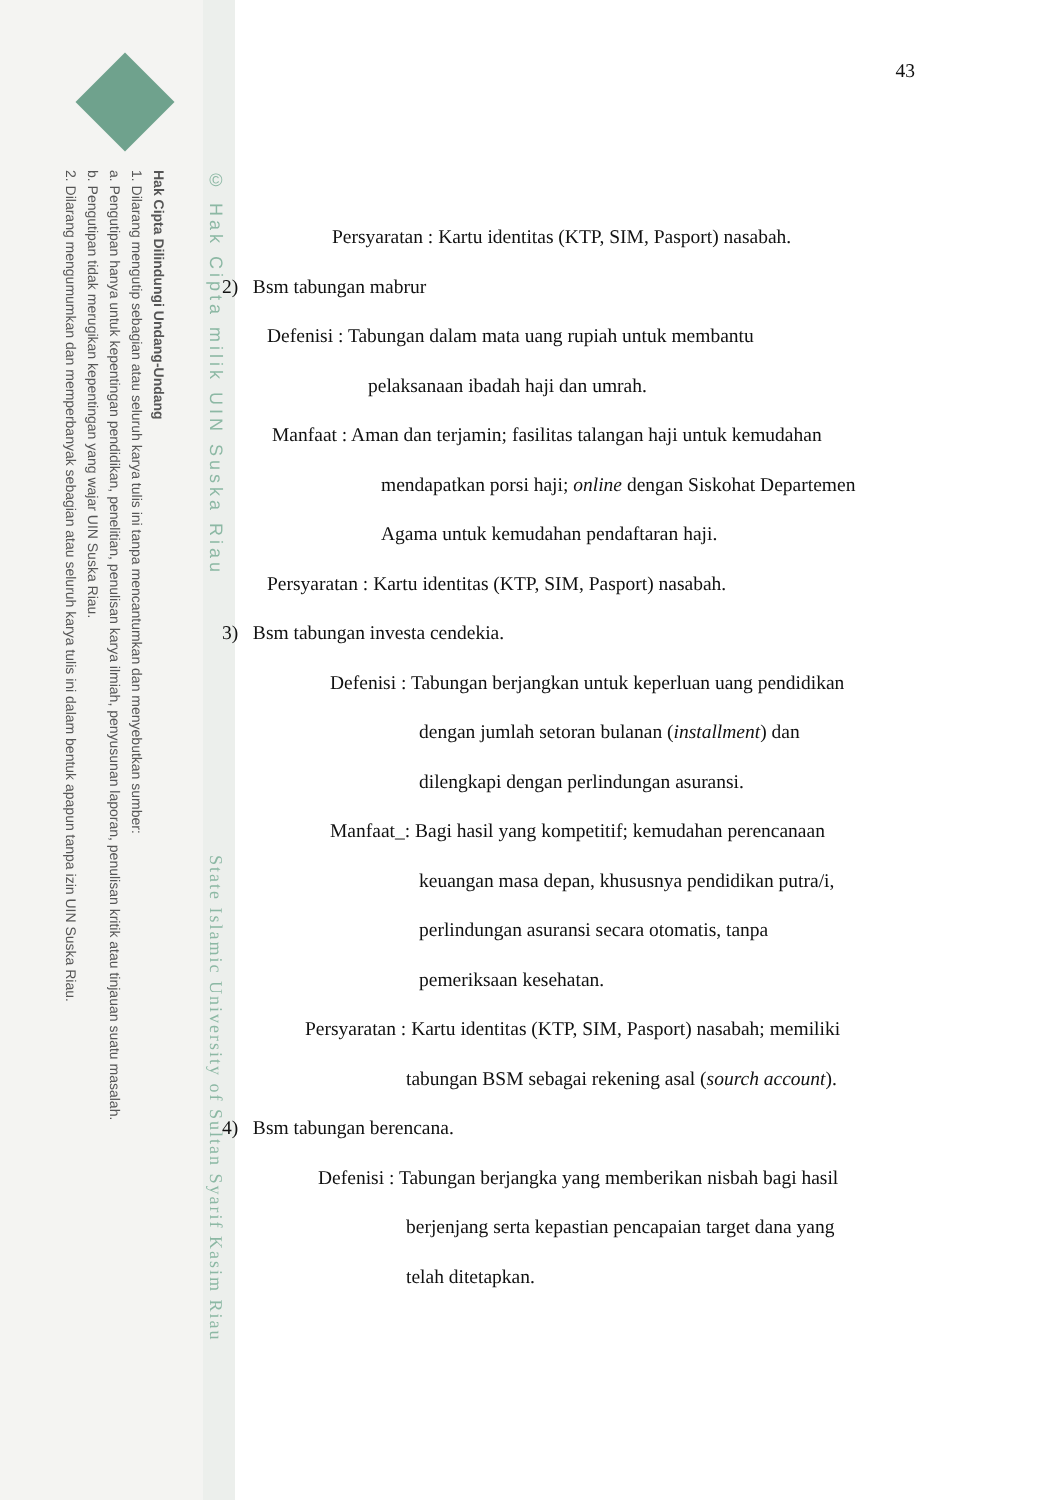Hak Cipta Dilindungi Undang-Undang
1. Dilarang mengutip sebagian atau seluruh karya tulis ini tanpa mencantumkan dan menyebutkan sumber:
a. Pengutipan hanya untuk kepentingan pendidikan, penelitian, penulisan karya ilmiah, penyusunan laporan, penulisan kritik atau tinjauan suatu masalah.
b. Pengutipan tidak merugikan kepentingan yang wajar UIN Suska Riau.
2. Dilarang mengumumkan dan memperbanyak sebagian atau seluruh karya tulis ini dalam bentuk apapun tanpa izin UIN Suska Riau.
© Hak Cipta milik UIN Suska Riau
State Islamic University of Sultan Syarif Kasim Riau
43
Persyaratan : Kartu identitas (KTP, SIM, Pasport) nasabah.
2) Bsm tabungan mabrur
Defenisi : Tabungan dalam mata uang rupiah untuk membantu
pelaksanaan ibadah haji dan umrah.
Manfaat : Aman dan terjamin; fasilitas talangan haji untuk kemudahan
mendapatkan porsi haji; online dengan Siskohat Departemen
Agama untuk kemudahan pendaftaran haji.
Persyaratan : Kartu identitas (KTP, SIM, Pasport) nasabah.
3) Bsm tabungan investa cendekia.
Defenisi : Tabungan berjangkan untuk keperluan uang pendidikan
dengan jumlah setoran bulanan (installment) dan
dilengkapi dengan perlindungan asuransi.
Manfaat_: Bagi hasil yang kompetitif; kemudahan perencanaan
keuangan masa depan, khususnya pendidikan putra/i,
perlindungan asuransi secara otomatis, tanpa
pemeriksaan kesehatan.
Persyaratan : Kartu identitas (KTP, SIM, Pasport) nasabah; memiliki
tabungan BSM sebagai rekening asal (sourch account).
4) Bsm tabungan berencana.
Defenisi : Tabungan berjangka yang memberikan nisbah bagi hasil
berjenjang serta kepastian pencapaian target dana yang
telah ditetapkan.